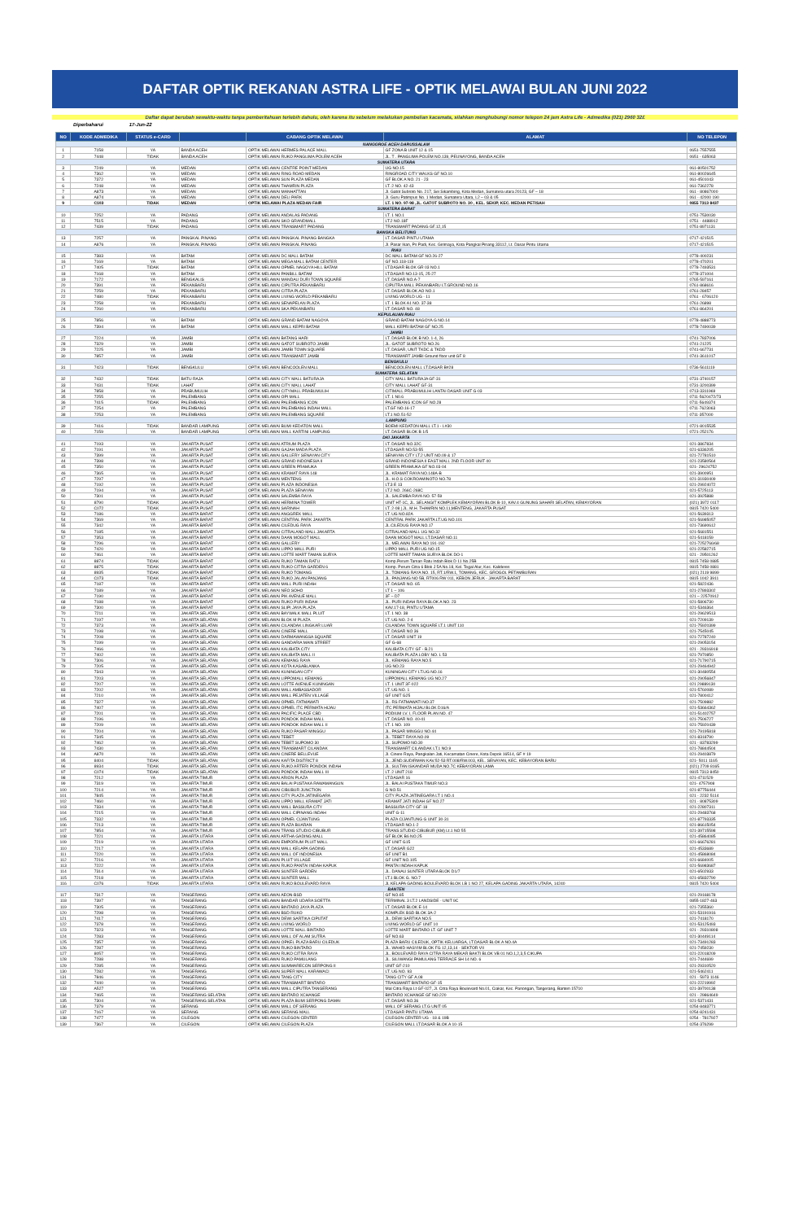DAFTAR OPTIK REKANAN ASTRA LIFE - OPTIK MELAWAI BULAN JUNI 2022
Daftar dapat berubah sewaktu-waktu tanpa pemberitahuan terlebih dahulu, oleh karena itu sebelum melakukan pembelian kacamata, silahkan menghubungi nomor telepon 24 jam Astra Life - Admedika (021) 2960 32£
Diperbaharui 17-Jun-22
| NO | KODE ADMEDIKA | STATUS e-CARD | | CABANG OPTIK MELAWAI | ALAMAT | NO TELEPON |
| --- | --- | --- | --- | --- | --- | --- |
| NANGGROE ACEH DARUSSALAM | | | | | | |
| 1 | 7158 | YA | BANDA ACEH | OPTIK MELAWAI HERMES PALACE MALL | GF ZONA B UNIT 12 & 15 | 0651-7557555 |
| 2 | 7448 | TIDAK | BANDA ACEH | OPTIK MELAWAI RUKO PANGLIMA POLEM ACEH | JL. T . PANGLIMA POLEM NO.139, PEUNAYONG, BANDA ACEH | 0651 - 635063 |
| SUMATERA UTARA | | | | | | |
| 3 | 7249 | YA | MEDAN | OPTIK MELAWAI CENTRE POINT MEDAN | UG NO.15 | 061-80501752 |
| 4 | 7362 | YA | MEDAN | OPTIK MELAWAI RING ROAD MEDAN | RINGROAD CITY WALKS GF NO.10 | 061-80026645 |
| 5 | 7372 | YA | MEDAN | OPTIK MELAWAI SUN PLAZA MEDAN | GF BLOK A NO. 21 - 23 | 061-4501043 |
| 6 | 7248 | YA | MEDAN | OPTIK MELAWAI THAMRIN PLAZA | LT. 2 NO. 42-43 | 061-7362278 |
| 7 | A873 | YA | MEDAN | OPTIK MELAWAI MANHATTAN | Jl. Gatot Subroto No. 217, Sei Sikambing, Kota Medan, Sumatera utara 20123, GF – 18 | 061 - 80867000 |
| 8 | A874 | YA | MEDAN | OPTIK MELAWAI DELI PARK | Jl. Guru Patimpus No. 1 Medan, Sumatera Utara, L2 – 03 & 05 | 061 - 42000 190 |
| 9 | C103 | TIDAK | MEDAN | OPTIK MELAWAI PLAZA MEDAN FAIR | LT. 1 NO. 97-98 ,JL. GATOT SUBROTO NO. 30 , KEL. SEKIP, KEC. MEDAN PETISAH | 0855 7313 8437 |
| SUMATERA BARAT | | | | | | |
| 10 | 7252 | YA | PADANG | OPTIK MELAWAI ANDALAS PADANG | LT. 1 NO.1 | 0751-7530030 |
| 11 | 7515 | YA | PADANG | OPTIK MELAWAI SKO GRANDMALL | LT.2 NO.18F | 0751 - 4488912 |
| 12 | 7439 | TIDAK | PADANG | OPTIK MELAWAI TRANSMART PADANG | TRANSMART PADANG GF.12,15 | 0751-8971131 |
| BANGKA BELITUNG | | | | | | |
| 13 | 7257 | YA | PANGKAL PINANG | OPTIK MELAWAI PANGKAL PINANG BANGKA | LT. DASAR PINTU UTAMA | 0717-421515 |
| 14 | A876 | YA | PANGKAL PINANG | OPTIK MELAWAI PANGKAL PINANG | Jl. Pasar Ikan, Ps Padi, Kec. Girimaya, Kota Pangkal Pinang 33112, Lt. Dasar Pintu Utama | 0717-421515 |
| RIAU | | | | | | |
| 15 | 7383 | YA | BATAM | OPTIK MELAWAI DC MALL BATAM | DC MALL BATAM GF NO.26-27 | 0778-400231 |
| 16 | 7169 | YA | BATAM | OPTIK MELAWAI MEGA MALL BATAM CENTER | GF NO.118-119 | 0778-470201 |
| 17 | 7405 | TIDAK | BATAM | OPTIK MELAWAI OPMEL NAGOYA HILL BATAM | LT.DASAR BLOK GR 03 NO.1 | 0778-7493531 |
| 18 | 7168 | YA | BATAM | OPTIK MELAWAI PANBILL BATAM | LT.DASAR NO.13-15, 25-27 | 0778-371004 |
| 19 | 7172 | YA | BENGKALIS | OPTIK MELAWAI MANDAU DURI TOWN SQUARE | LT. DASAR NO.A-7 | 0765-597161 |
| 20 | 7391 | YA | PEKANBARU | OPTIK MELAWAI CIPUTRA PEKANBARU | CIPUTRA MALL PEKANBARU LT.GROUND NO.16 | 0761-868616 |
| 21 | 7259 | YA | PEKANBARU | OPTIK MELAWAI CITRA PLAZA | LT. DASAR BLOK AO NO.1 | 0761-28457 |
| 22 | 7480 | TIDAK | PEKANBARU | OPTIK MELAWAI LIVING WORLD PEKANBARU | LIVING WORLD UG - 11 | 0761 - 6706120 |
| 23 | 7258 | YA | PEKANBARU | OPTIK MELAWAI SENAPELAN PLAZA | LT. 1 BLOK A1 NO. 37-38 | 0761-26898 |
| 24 | 7260 | YA | PEKANBARU | OPTIK MELAWAI SKA PEKANBARU | LT. DASAR NO. 48 | 0761-864201 |
| KEPULAUAN RIAU | | | | | | |
| 25 | 7856 | YA | BATAM | OPTIK MELAWAI GRAND BATAM NAGOYA | GRAND BATAM NAGOYA G NO.14 | 0778-4888773 |
| 26 | 7394 | YA | BATAM | OPTIK MELAWAI MALL KEPRI BATAM | MALL KEPRI BATAM GF NO.25 | 0778-7490039 |
| JAMBI | | | | | | |
| 27 | 7224 | YA | JAMBI | OPTIK MELAWAI BATANG HARI | LT. DASAR BLOK B NO. 1-4, 26 | 0741-7837006 |
| 28 | 7329 | YA | JAMBI | OPTIK MELAWAI GATOT SUBROTO JAMBI | JL. GATOT SUBROTO NO.26 | 0741-21225 |
| 29 | 7225 | YA | JAMBI | OPTIK MELAWAI JAMBI TOWN SQUARE | LT. DASAR, UNIT TKDC & TKDD | 0741-667731 |
| 30 | 7857 | YA | JAMBI | OPTIK MELAWAI TRANSMART JAMBI | TRANSMART JAMBI Ground floor unit GF 8 | 0741-3611017 |
| BENGKULU | | | | | | |
| 31 | 7423 | TIDAK | BENGKULU | OPTIK MELAWAI BENCOOLEN MALL | BENCOOLEN MALL LT.DASAR B#28 | 0736-5611119 |
| SUMATERA SELATAN | | | | | | |
| 32 | 7432 | TIDAK | BATU RAJA | OPTIK MELAWAI CITY MALL BATURAJA | CITY MALL BATURAJA GF-31 | 0731-3740157 |
| 33 | 7431 | TIDAK | LAHAT | OPTIK MELAWAI CITY MALL LAHAT | CITY MALL LAHAT GF-31 | 0731-3200399 |
| 34 | 7858 | YA | PRABUMULIH | OPTIK MELAWAI CITYMALL PRABUMULIH | CITIMALL PRABUMULIH LANTAI DASAR UNIT G-03 | 0713-3311969 |
| 35 | 7255 | YA | PALEMBANG | OPTIK MELAWAI OPI MALL | LT. 1 N0.6 | 0711-5620472/73 |
| 36 | 7415 | TIDAK | PALEMBANG | OPTIK MELAWAI PALEMBANG ICON | PALEMBANG ICON GF NO.28 | 0711-5649374 |
| 37 | 7254 | YA | PALEMBANG | OPTIK MELAWAI PALEMBANG INDAH MALL | LT.GF NO.16-17 | 0711-7623063 |
| 38 | 7253 | YA | PALEMBANG | OPTIK MELAWAI PALEMBANG SQUARE | LT.1 NO.51-52 | 0711-357000 |
| LAMPUNG | | | | | | |
| 39 | 7416 | TIDAK | BANDAR LAMPUNG | OPTIK MELAWAI BUMI KEDATON MALL | BOEMI KEDATON MALL LT.1 - L#30 | 0721-8015535 |
| 40 | 7159 | YA | BANDAR LAMPUNG | OPTIK MELAWAI MALL KARTINI LAMPUNG | LT. DASAR BLOK B 1/5 | 0721-252176 |
| DKI JAKARTA | | | | | | |
| 41 | 7193 | YA | JAKARTA PUSAT | OPTIK MELAWAI ATRIUM PLAZA | LT. DASAR NO.32C | 021-3867834 |
| 42 | 7191 | YA | JAKARTA PUSAT | OPTIK MELAWAI GAJAH MADA PLAZA | LT.DASAR NO.53-55 | 021-6336205 |
| 43 | 7399 | YA | JAKARTA PUSAT | OPTIK MELAWAI GALLERY SENAYAN CITY | SENAYAN CITY LT.2 UNIT NO.09 & 17 | 021-72781510 |
| 44 | 7398 | YA | JAKARTA PUSAT | OPTIK MELAWAI GRAND INDONESIA II | GRAND INDONESIA II EAST MALL 2ND FLOOR UNIT 40 | 021-23580564 |
| 45 | 7350 | YA | JAKARTA PUSAT | OPTIK MELAWAI GREEN PRAMUKA | GREEN PRAMUKA GF NO.03-04 | 021- 29624752 |
| 46 | 7365 | YA | JAKARTA PUSAT | OPTIK MELAWAI KRAMAT RAYA 148 | JL. KRAMAT RAYA NO.148A-B | 021-3900951 |
| 47 | 7297 | YA | JAKARTA PUSAT | OPTIK MELAWAI MENTENG | JL. H.O.S COKROAMINOTO NO.78 | 021-31930409 |
| 48 | 7192 | YA | JAKARTA PUSAT | OPTIK MELAWAI PLAZA INDONESIA | LT.3 E 13 | 021-29924072 |
| 49 | 7194 | YA | JAKARTA PUSAT | OPTIK MELAWAI PLAZA SENAYAN | LT.2 NO. 266C-268C | 021-5725113 |
| 50 | 7301 | YA | JAKARTA PUSAT | OPTIK MELAWAI SALEMBA RAYA | JL. SALEMBA RAYA NO. 57-59 | 021-3925888 |
| 51 | 8790 | TIDAK | JAKARTA PUSAT | OPTIK MELAWAI HERMINA TOWER | UNIT HT-1C, JL. SELANGIT KOMPLEK KEMAYORAN BLOK B-10, KAV.4 GUNUNG SAHARI SELATAN, KEMAYORAN | (021) 3972 0117 |
| 52 | C072 | TIDAK | JAKARTA PUSAT | OPTIK MELAWAI SARINAH | LT. 2-08 / JL. M.H. THAMRIN NO.11,MENTENG, JAKARTA PUSAT | 0815 7420 5400 |
| 53 | 7186 | YA | JAKARTA BARAT | OPTIK MELAWAI ANGGREK MALL | LT. UG NO.82A | 021-5639313 |
| 54 | 7369 | YA | JAKARTA BARAT | OPTIK MELAWAI CENTRAL PARK JAKARTA | CENTRAL PARK JAKARTA LT.UG NO.101 | 021-56985057 |
| 55 | 7342 | YA | JAKARTA BARAT | OPTIK MELAWAI CILEDUG RAYA | JL.CILEDUG RAYA NO.17 | 021-73690612 |
| 56 | 7185 | YA | JAKARTA BARAT | OPTIK MELAWAI CITRALAND MALL JAKARTA | CITRALAND MALL UG NO.32 | 021-5681551 |
| 57 | 7353 | YA | JAKARTA BARAT | OPTIK MELAWAI DAAN MOGOT MALL | DAAN MOGOT MALL LT.DASAR NO.11 | 021-5418159 |
| 58 | 7296 | YA | JAKARTA BARAT | OPTIK MELAWAI GALLERY | JL. MELAWAI RAYA NO 191-192 | 021-7252766/68 |
| 59 | 7420 | YA | JAKARTA BARAT | OPTIK MELAWAI LIPPO MALL PURI | LIPPO MALL PURI UG NO.15 | 021-22582715 |
| 60 | 7461 | YA | JAKARTA BARAT | OPTIK MELAWAI LOTTE MART TAMAN SURYA | LOTTE MART TAMAN SURYA BLOK DO-1 | 021 - 29501262 |
| 61 | 8874 | TIDAK | JAKARTA BARAT | OPTIK MELAWAI RUKO TAMAN RATU | Komp.Perum Taman Ratu Indah Blok D 11 No.25B | 0815 7458 0885 |
| 62 | 8875 | TIDAK | JAKARTA BARAT | OPTIK MELAWAI RUKO CITRA GARDEN 6 | Komp. Perum Citra 6 Blok J 5A No.18, Kel. Tegal Alur, Kec. Kalideres | 0815 7458 0881 |
| 63 | 8935 | TIDAK | JAKARTA BARAT | OPTIK MELAWAI RUKO TOMANG | JL. TOMANG RAYA NO. 15, RT.1/RW.1, TOMANG, KEC. GROGOL PETAMBURAN | (021) 2119 9899 |
| 64 | C073 | TIDAK | JAKARTA BARAT | OPTIK MELAWAI RUKO JALAN PANJANG | JL. PANJANG NO 5B, RT006 RW 011, KEBON JERUK - JAKARTA BARAT | 0815 1042 3911 |
| 65 | 7187 | YA | JAKARTA BARAT | OPTIK MELAWAI MALL PURI INDAH | LT. DASAR NO. 65 | 021-5822436 |
| 66 | 7189 | YA | JAKARTA BARAT | OPTIK MELAWAI NEO SOHO | LT 1 – 106 | 021-27893302 |
| 67 | 7190 | YA | JAKARTA BARAT | OPTIK MELAWAI PIK AVENUE MALL | 3F – D7 | 021 – 22570912 |
| 68 | 7188 | YA | JAKARTA BARAT | OPTIK MELAWAI RUKO PURI INDAH | JL. PURI INDAH RAYA BLOK A NO. 23 | 021-5806730 |
| 69 | 7300 | YA | JAKARTA BARAT | OPTIK MELAWAI SLIPI JAYA PLAZA | KAV.17-18, PINTU UTAMA | 021-5346364 |
| 70 | 7211 | YA | JAKARTA SELATAN | OPTIK MELAWAI BAYWALK MALL PLUIT | LT. 1 NO. 38 | 021-29629513 |
| 71 | 7197 | YA | JAKARTA SELATAN | OPTIK MELAWAI BLOK M PLAZA | LT. UG NO. 2-4 | 021-7209139 |
| 72 | 7373 | YA | JAKARTA SELATAN | OPTIK MELAWAI CILANDAK LINGKAR LUAR | CILANDAK TOWN SQUARE LT.1 UNIT 110 | 021-75920399 |
| 73 | 7198 | YA | JAKARTA SELATAN | OPTIK MELAWAI CINERE MALL | LT. DASAR NO 36 | 021-7545045 |
| 74 | 7208 | YA | JAKARTA SELATAN | OPTIK MELAWAI DARMAWANGSA SQUARE | LT. DASAR UNIT 19 | 021-72787240 |
| 75 | 7199 | YA | JAKARTA SELATAN | OPTIK MELAWAI GANDARIA MAIN STREET | GF G-68 | 021-29053154 |
| 76 | 7466 | YA | JAKARTA SELATAN | OPTIK MELAWAI KALIBATA CITY | KALIBATA CITY GF - B.21 | 021 - 29316918 |
| 77 | 7402 | YA | JAKARTA SELATAN | OPTIK MELAWAI KALIBATA MALL II | KALIBATA PLAZA LOBY NO. L 53 | 021-7970850 |
| 78 | 7306 | YA | JAKARTA SELATAN | OPTIK MELAWAI KEMANG RAYA | JL. KEMANG RAYA NO.5 | 021-71790715 |
| 79 | 7205 | YA | JAKARTA SELATAN | OPTIK MELAWAI KOTA KASABLANKA | UG NO.23 | 021-29464942 |
| 80 | 7343 | YA | JAKARTA SELATAN | OPTIK MELAWAI KUNINGAN CITY | KUNINGAN CITY LT.UG NO.16 | 021-30480554 |
| 81 | 7203 | YA | JAKARTA SELATAN | OPTIK MELAWAI LIPPOMALL KEMANG | LIPPOMALL KEMANG UG NO.27 | 021-29056847 |
| 82 | 7207 | YA | JAKARTA SELATAN | OPTIK MELAWAI LOTTE AVENUE KUNINGAN | LT. 1 UNIT 3F-022 | 021 29889130 |
| 83 | 7202 | YA | JAKARTA SELATAN | OPTIK MELAWAI MALL AMBASSADOR | LT. UG NO. 1 | 021-5760089 |
| 84 | 7210 | YA | JAKARTA SELATAN | OPTIK MELAWAI MALL PEJATEN VILLAGE | GF UNIT G25 | 021-7800412 |
| 85 | 7327 | YA | JAKARTA SELATAN | OPTIK MELAWAI OPMEL FATMAWATI | JL. RS FATMAWATI NO.37 | 021-7509882 |
| 86 | 7407 | YA | JAKARTA SELATAN | OPTIK MELAWAI OPMEL ITC PERMATA HIJAU | ITC PERMATA HIJAU BLOK D16/A | 021-53664362 |
| 87 | 7201 | YA | JAKARTA SELATAN | OPTIK MELAWAI PACIFIC PLACE CBD | PODIUM LV. I, FLOOR PLAN NO. 47 | 021-51402757 |
| 88 | 7196 | YA | JAKARTA SELATAN | OPTIK MELAWAI PONDOK INDAH MALL | LT. DASAR NO. 40-41 | 021-7506727 |
| 89 | 7209 | YA | JAKARTA SELATAN | OPTIK MELAWAI PONDOK INDAH MALL II | LT. 1 NO. 109 | 021-75920439 |
| 90 | 7204 | YA | JAKARTA SELATAN | OPTIK MELAWAI RUKO PASAR MINGGU | JL. PASAR MINGGU NO.44 | 021-79195818 |
| 91 | 7345 | YA | JAKARTA SELATAN | OPTIK MELAWAI TEBET | JL. TEBET RAYA NO.09 | 021-8318790 |
| 92 | 7462 | YA | JAKARTA SELATAN | OPTIK MELAWAI TEBET SUPOMO 30 | JL. SUPOMO NO.30 | 021 - 83783299 |
| 93 | 7430 | YA | JAKARTA SELATAN | OPTIK MELAWAI TRANSMART CILANDAK | TRANSMART CILANDAK LT.1 NO.9 | 021-78844504 |
| 94 | A870 | YA | JAKARTA SELATAN | OPTIK MELAWAI CINERE BELLEVUE | Jl. Cinere Raya, Pangkalan Jati, Kecamatan Cinere, Kota Depok 16514, GF # 19 | 021-29403879 |
| 95 | 8404 | TIDAK | JAKARTA SELATAN | OPTIK MELAWAI KAFITA DISTRICT 8 | JL. JEND.SUDIRMAN KAV.52-53 RT.008/RW.003, KEL. SENAYAN, KEC. KEBAYORAN BARU | 021- 5011 1165 |
| 96 | 8934 | TIDAK | JAKARTA SELATAN | OPTIK MELAWAI RUKO ARTERI PONDOK INDAH | JL. SULTAN ISKANDAR MUDA NO.7C KEBAYORAN LAMA | (021) 2709 8165 |
| 97 | C074 | TIDAK | JAKARTA SELATAN | OPTIK MELAWAI PONDOK INDAH MALL III | LT. 2 UNIT 218 | 0815 7313 8450 |
| 98 | 7212 | YA | JAKARTA TIMUR | OPTIK MELAWAI ARION PLAZA | LT.DASAR 16 | 021-4711529 |
| 99 | 7319 | YA | JAKARTA TIMUR | OPTIK MELAWAI BALAI PUSTAKA RAWAMANGUN | JL. BALAI PUSTAKA TIMUR NO.3 | 021- 4757908 |
| 100 | 7214 | YA | JAKARTA TIMUR | OPTIK MELAWAI CIBUBUR JUNCTION | G NO.51 | 021-87756444 |
| 101 | 7845 | YA | JAKARTA TIMUR | OPTIK MELAWAI CITY PLAZA JATINEGARA | CITY PLAZA JATINEGARA LT 1 NO.4 | 021 - 2232 5114 |
| 102 | 7460 | YA | JAKARTA TIMUR | OPTIK MELAWAI LIPPO MALL KRAMAT JATI | KRAMAT JATI INDAH GF NO.27 | 021 - 80875309 |
| 103 | 7334 | YA | JAKARTA TIMUR | OPTIK MELAWAI MALL BASSURA CITY | BASSURA CITY GF-18 | 021-22807311 |
| 104 | 7215 | YA | JAKARTA TIMUR | OPTIK MELAWAI MALL CIPINANG INDAH | UNIT G-11 | 021-29483768 |
| 105 | 7332 | YA | JAKARTA TIMUR | OPTIK MELAWAI OPMEL CIJANTUNG | PLAZA CIJANTUNG G UNIT 30-31 | 021-87793335 |
| 106 | 7213 | YA | JAKARTA TIMUR | OPTIK MELAWAI PLAZA BUARAN | LT.DASAR NO.1-2 | 021-86615054 |
| 107 | 7854 | YA | JAKARTA TIMUR | OPTIK MELAWAI TRANS STUDIO CIBUBUR | TRANS STUDIO CIBUBUR (KM) Lt.1 NO 55 | 021-39715598 |
| 108 | 7221 | YA | JAKARTA UTARA | OPTIK MELAWAI ARTHA GADING MALL | GF BLOK B6 NO.25 | 021-45864085 |
| 109 | 7219 | YA | JAKARTA UTARA | OPTIK MELAWAI EMPORIUM PLUIT MALL | GF UNIT G15 | 021-66676281 |
| 110 | 7217 | YA | JAKARTA UTARA | OPTIK MELAWAI MALL KELAPA GADING | LT. DASAR G22 | 021-4533689 |
| 111 | 7220 | YA | JAKARTA UTARA | OPTIK MELAWAI MALL OF INDONESIA | GF UNIT B1 | 021-45868084 |
| 112 | 7216 | YA | JAKARTA UTARA | OPTIK MELAWAI PLUIT VILLAGE | GF UNIT NO.105 | 021-6684005 |
| 113 | 7222 | YA | JAKARTA UTARA | OPTIK MELAWAI RUKO PANTAI INDAH KAPUK | PANTAI INDAH KAPUK | 021-56983687 |
| 114 | 7314 | YA | JAKARTA UTARA | OPTIK MELAWAI SUNTER GARDEN | JL. DANAU SUNTER UTARA BLOK D1/7 | 021-6502933 |
| 115 | 7218 | YA | JAKARTA UTARA | OPTIK MELAWAI SUNTER MALL | LT.1 BLOK G. NO.7 | 021-65832790 |
| 116 | C076 | TIDAK | JAKARTA UTARA | OPTIK MELAWAI RUKO BOULEVARD RAYA | JL KELAPA GADING BOULEVARD BLOK LB 1 NO 27, KELAPA GADING JAKARTA UTARA, 14240 | 0815 7420 5404 |
| BANTEN | | | | | | |
| 117 | 7317 | YA | TANGERANG | OPTIK MELAWAI AEON-BSD | GF NO.65 | 021-29168178 |
| 118 | 7397 | YA | TANGERANG | OPTIK MELAWAI BANDAR UDARA SOETTA | TERMINAL 3 LT.2 LANDSIDE - UNIT 9C | 0855-1827-463 |
| 119 | 7305 | YA | TANGERANG | OPTIK MELAWAI BINTARO JAYA PLAZA | LT. DASAR BLOK E-14 | 021-7355360 |
| 120 | 7298 | YA | TANGERANG | OPTIK MELAWAI BSD RUKO | KOMPLEK BSD BLOK 3A-2 | 021-53191916 |
| 121 | 7417 | YA | TANGERANG | OPTIK MELAWAI DEWI SARTIKA CIPUTAT | JL. DEWI SARTIKA NO.5 | 021-7418170 |
| 122 | 7378 | YA | TANGERANG | OPTIK MELAWAI LIVING WORLD | LIVING WORLD GF UNIT 10 | 021-53125493 |
| 123 | 7323 | YA | TANGERANG | OPTIK MELAWAI LOTTE MALL BINTARO | LOTTE MART BINTARO LT. GF UNIT 7 | 021 - 29310808 |
| 124 | 7283 | YA | TANGERANG | OPTIK MELAWAI MALL OF ALAM SUTRA | GF NO.63 | 021-30449114 |
| 125 | 7357 | YA | TANGERANG | OPTIK MELAWAI OPKEL PLAZA BARU CILEDUK | PLAZA BARU CILEDUK, OPTIK KELUARGA, LT.DASAR BLOK A NO.4A | 021-73491283 |
| 126 | 7287 | YA | TANGERANG | OPTIK MELAWAI RUKO BINTARO | JL. WAHID HASYIM BLOK FG 12,13,14 - SEKTOR VII | 021-7459230 |
| 127 | 8057 | YA | TANGERANG | OPTIK MELAWAI RUKO CITRA RAYA | JL. BOULEVARD RAYA CITRA RAYA MEKAR BAKTI BLOK VB 01 NO.1,2,3,5 CIKUPA | 021-22018209 |
| 128 | 7288 | YA | TANGERANG | OPTIK MELAWAI RUKO PAMULANG | JL. SILIWANGI PAMULANG TERRACE SH 14 NO. 6 | 021-7444699 |
| 129 | 7285 | YA | TANGERANG | OPTIK MELAWAI SUMMARECON SERPONG II | UNIT GF-210 | 021-29310520 |
| 130 | 7282 | YA | TANGERANG | OPTIK MELAWAI SUPER MALL KARAWACI | LT. UG NO. 93 | 021-5462411 |
| 131 | 7846 | YA | TANGERANG | OPTIK MELAWAI TANG CITY | TANG CITY GF A.08 | 021 - 5973 1146 |
| 132 | 7440 | YA | TANGERANG | OPTIK MELAWAI TRANSMART BINTARO | TRANSMART BINTARO GF-15 | 021-22219992 |
| 133 | A527 | YA | TANGERANG | OPTIK MELAWAI MALL CIPUTRA TANGERANG | Mal Citra Raya Lt GF-027, Jl. Citra Raya Boulevard No.01, Ciakar, Kec. Panongan, Tangerang, Banten 15710 | 021-39700138 |
| 134 | 7465 | YA | TANGERANG SELATAN | OPTIK MELAWAI BINTARO XCHANGE | BINTARO XCHANGE GF NO.220 | 021 - 29864649 |
| 135 | 7304 | YA | TANGERANG SELATAN | OPTIK MELAWAI PLAZA BUMI SERPONG DAMAI | LT. DASAR NO.36 | 021-5371431 |
| 136 | 7379 | YA | SERANG | OPTIK MELAWAI MALL OF SERANG | MALL OF SERANG LT.G UNIT 05 | 0254-8483771 |
| 137 | 7167 | YA | SERANG | OPTIK MELAWAI SERANG MALL | LT.DASAR PINTU UTAMA | 0254-8241431 |
| 138 | 7477 | YA | CILEGON | OPTIK MELAWAI CILEGON CENTER | CILEGON CENTER UG - 18 & 19B | 0254 - 7817927 |
| 139 | 7367 | YA | CILEGON | OPTIK MELAWAI CILEGON PLAZA | CILEGON MALL LT.DASAR BLOK A 10-15 | 0254-376299 |